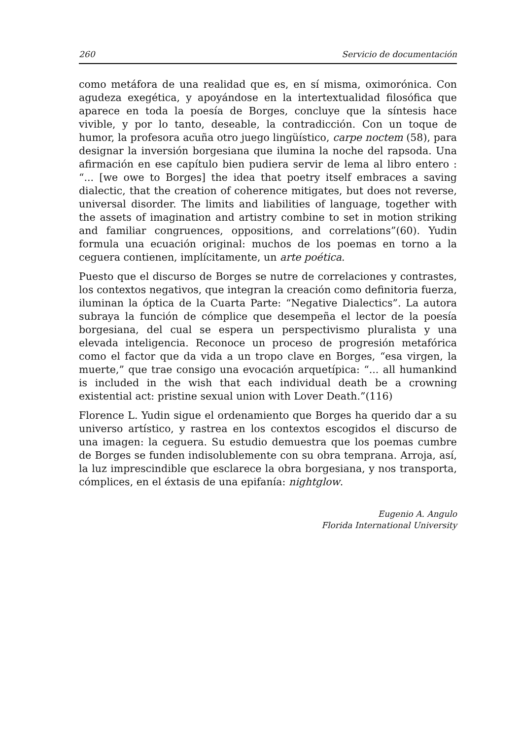260 Servicio de documentación
como metáfora de una realidad que es, en sí misma, oximorónica. Con agudeza exegética, y apoyándose en la intertextualidad filosófica que aparece en toda la poesía de Borges, concluye que la síntesis hace vivible, y por lo tanto, deseable, la contradicción. Con un toque de humor, la profesora acuña otro juego lingüístico, carpe noctem (58), para designar la inversión borgesiana que ilumina la noche del rapsoda. Una afirmación en ese capítulo bien pudiera servir de lema al libro entero : “... [we owe to Borges] the idea that poetry itself embraces a saving dialectic, that the creation of coherence mitigates, but does not reverse, universal disorder. The limits and liabilities of language, together with the assets of imagination and artistry combine to set in motion striking and familiar congruences, oppositions, and correlations”(60). Yudin formula una ecuación original: muchos de los poemas en torno a la ceguera contienen, implícitamente, un arte poética.
Puesto que el discurso de Borges se nutre de correlaciones y contrastes, los contextos negativos, que integran la creación como definitoria fuerza, iluminan la óptica de la Cuarta Parte: “Negative Dialectics”. La autora subraya la función de cómplice que desempeña el lector de la poesía borgesiana, del cual se espera un perspectivismo pluralista y una elevada inteligencia. Reconoce un proceso de progresión metafórica como el factor que da vida a un tropo clave en Borges, “esa virgen, la muerte,” que trae consigo una evocación arquetípica: “... all humankind is included in the wish that each individual death be a crowning existential act: pristine sexual union with Lover Death.”(116)
Florence L. Yudin sigue el ordenamiento que Borges ha querido dar a su universo artístico, y rastrea en los contextos escogidos el discurso de una imagen: la ceguera. Su estudio demuestra que los poemas cumbre de Borges se funden indisolublemente con su obra temprana. Arroja, así, la luz imprescindible que esclarece la obra borgesiana, y nos transporta, cómplices, en el éxtasis de una epifanía: nightglow.
Eugenio A. Angulo
Florida International University